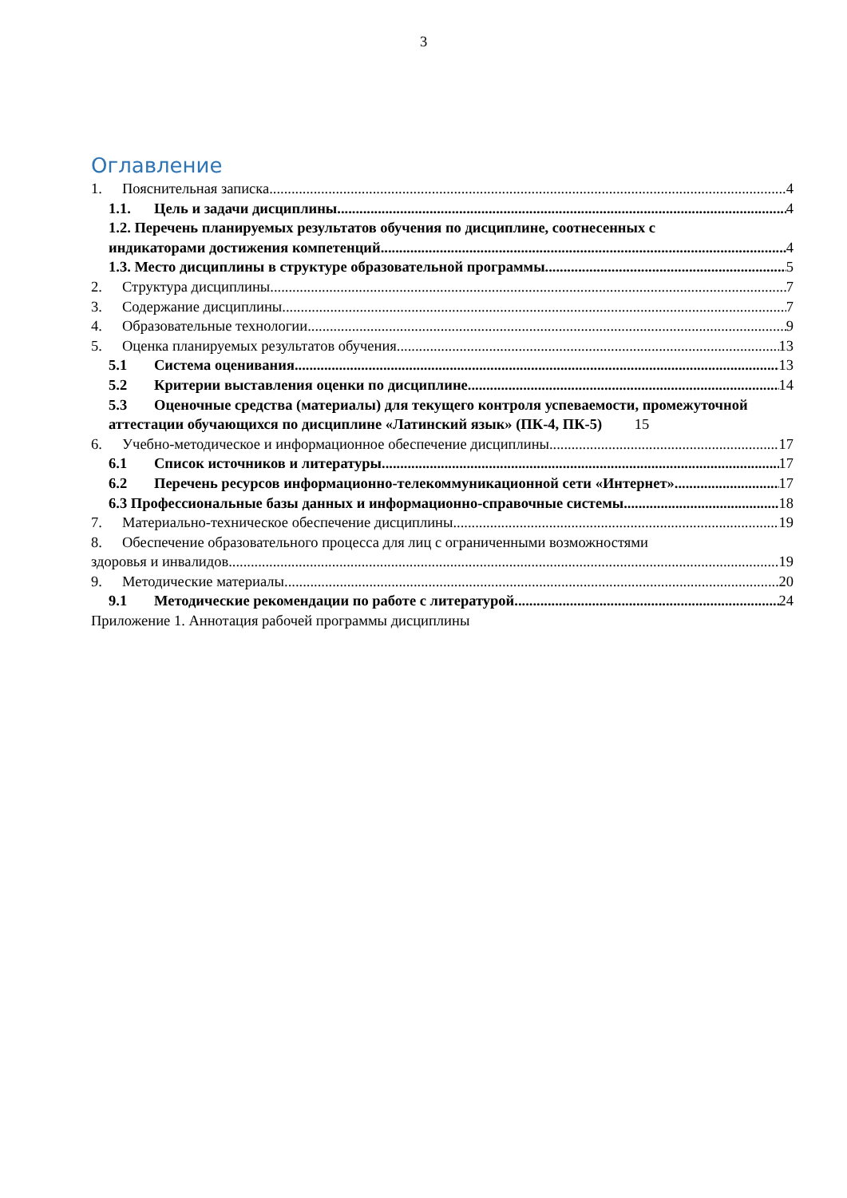3
Оглавление
1. Пояснительная записка 4
1.1. Цель и задачи дисциплины 4
1.2. Перечень планируемых результатов обучения по дисциплине, соотнесенных с
индикаторами достижения компетенций 4
1.3. Место дисциплины в структуре образовательной программы 5
2. Структура дисциплины 7
3. Содержание дисциплины 7
4. Образовательные технологии 9
5. Оценка планируемых результатов обучения 13
5.1 Система оценивания 13
5.2 Критерии выставления оценки по дисциплине 14
5.3 Оценочные средства (материалы) для текущего контроля успеваемости, промежуточной аттестации обучающихся по дисциплине «Латинский язык» (ПК-4, ПК-5) 15
6. Учебно-методическое и информационное обеспечение дисциплины 17
6.1 Список источников и литературы 17
6.2 Перечень ресурсов информационно-телекоммуникационной сети «Интернет». 17
6.3 Профессиональные базы данных и информационно-справочные системы 18
7. Материально-техническое обеспечение дисциплины 19
8. Обеспечение образовательного процесса для лиц с ограниченными возможностями
здоровья и инвалидов 19
9. Методические материалы 20
9.1 Методические рекомендации по работе с литературой 24
Приложение 1. Аннотация рабочей программы дисциплины